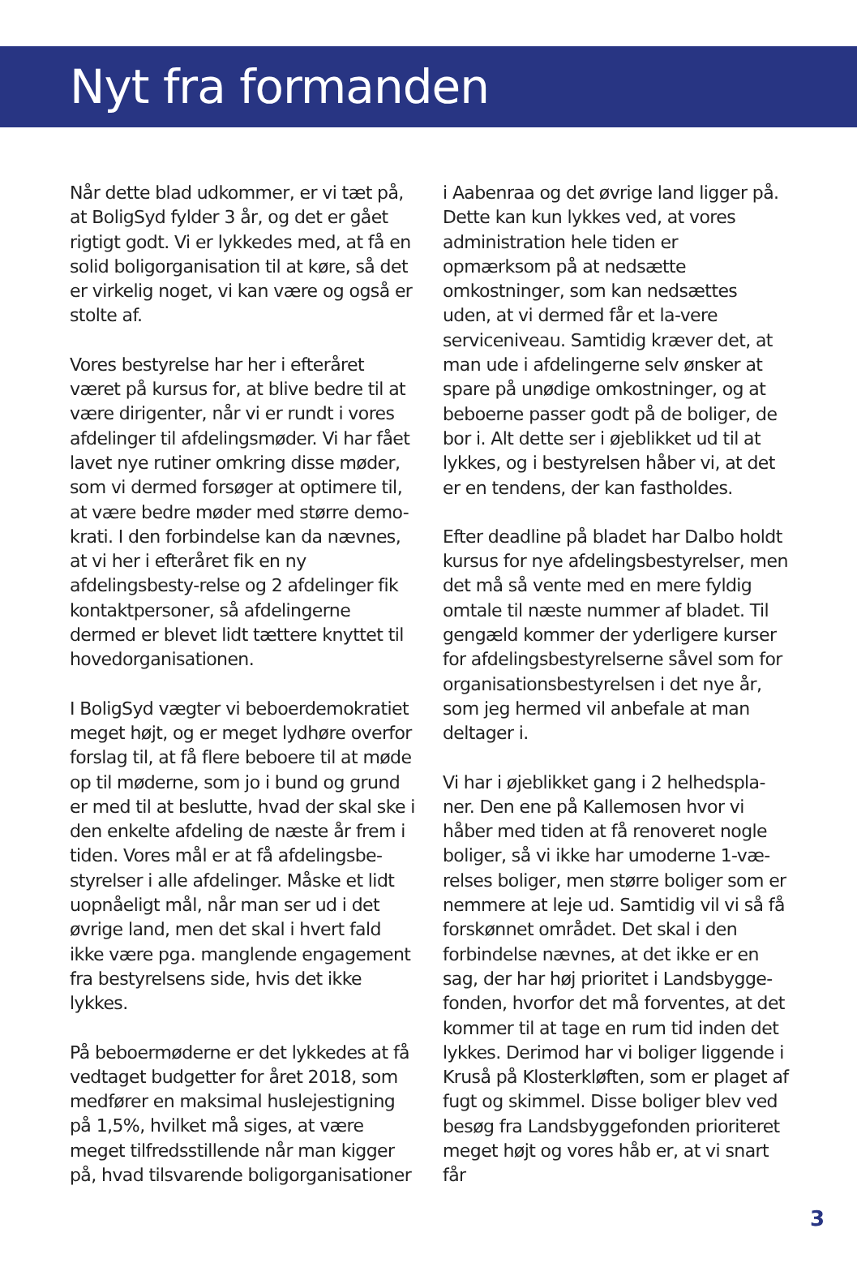Nyt fra formanden
Når dette blad udkommer, er vi tæt på, at BoligSyd fylder 3 år, og det er gået rigtigt godt. Vi er lykkedes med, at få en solid boligorganisation til at køre, så det er virkelig noget, vi kan være og også er stolte af.
Vores bestyrelse har her i efteråret været på kursus for, at blive bedre til at være dirigenter, når vi er rundt i vores afdelinger til afdelingsmøder. Vi har fået lavet nye rutiner omkring disse møder, som vi dermed forsøger at optimere til, at være bedre møder med større demo-krati. I den forbindelse kan da nævnes, at vi her i efteråret fik en ny afdelingsbesty-relse og 2 afdelinger fik kontaktpersoner, så afdelingerne dermed er blevet lidt tættere knyttet til hovedorganisationen.
I BoligSyd vægter vi beboerdemokratiet meget højt, og er meget lydhøre overfor forslag til, at få flere beboere til at møde op til møderne, som jo i bund og grund er med til at beslutte, hvad der skal ske i den enkelte afdeling de næste år frem i tiden. Vores mål er at få afdelingsbe-styrelser i alle afdelinger. Måske et lidt uopnåeligt mål, når man ser ud i det øvrige land, men det skal i hvert fald ikke være pga. manglende engagement fra bestyrelsens side, hvis det ikke lykkes.
På beboermøderne er det lykkedes at få vedtaget budgetter for året 2018, som medfører en maksimal huslejestigning på 1,5%, hvilket må siges, at være meget tilfredsstillende når man kigger på, hvad tilsvarende boligorganisationer
i Aabenraa og det øvrige land ligger på. Dette kan kun lykkes ved, at vores administration hele tiden er opmærksom på at nedsætte omkostninger, som kan nedsættes uden, at vi dermed får et la-vere serviceniveau. Samtidig kræver det, at man ude i afdelingerne selv ønsker at spare på unødige omkostninger, og at beboerne passer godt på de boliger, de bor i. Alt dette ser i øjeblikket ud til at lykkes, og i bestyrelsen håber vi, at det er en tendens, der kan fastholdes.
Efter deadline på bladet har Dalbo holdt kursus for nye afdelingsbestyrelser, men det må så vente med en mere fyldig omtale til næste nummer af bladet. Til gengæld kommer der yderligere kurser for afdelingsbestyrelserne såvel som for organisationsbestyrelsen i det nye år, som jeg hermed vil anbefale at man deltager i.
Vi har i øjeblikket gang i 2 helhedspla-ner. Den ene på Kallemosen hvor vi håber med tiden at få renoveret nogle boliger, så vi ikke har umoderne 1-væ-relses boliger, men større boliger som er nemmere at leje ud. Samtidig vil vi så få forskønnet området. Det skal i den forbindelse nævnes, at det ikke er en sag, der har høj prioritet i Landsbygge-fonden, hvorfor det må forventes, at det kommer til at tage en rum tid inden det lykkes. Derimod har vi boliger liggende i Kruså på Klosterkløften, som er plaget af fugt og skimmel. Disse boliger blev ved besøg fra Landsbyggefonden prioriteret meget højt og vores håb er, at vi snart får
3